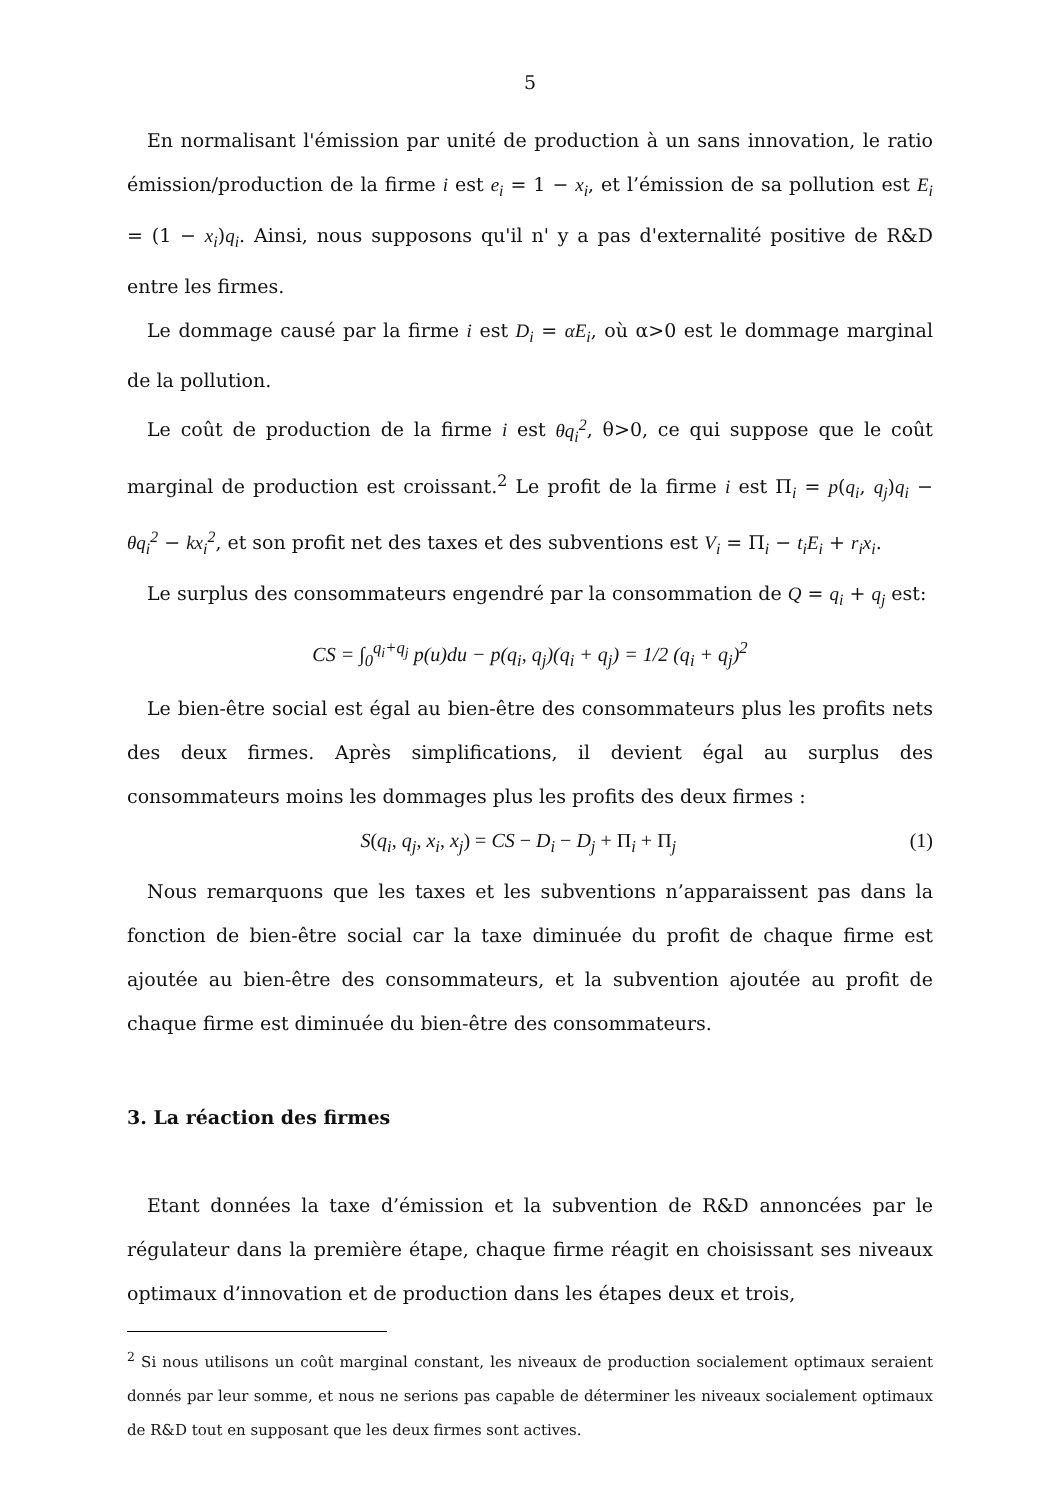5
En normalisant l'émission par unité de production à un sans innovation, le ratio émission/production de la firme i est e<sub>i</sub> = 1 − x<sub>i</sub>, et l’émission de sa pollution est E<sub>i</sub> = (1 − x<sub>i</sub>)q<sub>i</sub>. Ainsi, nous supposons qu'il n' y a pas d'externalité positive de R&D entre les firmes.
Le dommage causé par la firme i est D<sub>i</sub> = αE<sub>i</sub>, où α>0 est le dommage marginal de la pollution.
Le coût de production de la firme i est θq<sub>i</sub><sup>2</sup>, θ>0, ce qui suppose que le coût marginal de production est croissant.<sup>2</sup> Le profit de la firme i est Π<sub>i</sub> = p(q<sub>i</sub>, q<sub>j</sub>)q<sub>i</sub> − θq<sub>i</sub><sup>2</sup> − kx<sub>i</sub><sup>2</sup>, et son profit net des taxes et des subventions est V<sub>i</sub> = Π<sub>i</sub> − t<sub>i</sub>E<sub>i</sub> + r<sub>i</sub>x<sub>i</sub>.
Le surplus des consommateurs engendré par la consommation de Q = q<sub>i</sub> + q<sub>j</sub> est:
CS = ∫<sub>0</sub><sup>q<sub>i</sub>+q<sub>j</sub></sup> p(u)du − p(q<sub>i</sub>, q<sub>j</sub>)(q<sub>i</sub> + q<sub>j</sub>) = 1/2 (q<sub>i</sub> + q<sub>j</sub>)<sup>2</sup>
Le bien-être social est égal au bien-être des consommateurs plus les profits nets des deux firmes. Après simplifications, il devient égal au surplus des consommateurs moins les dommages plus les profits des deux firmes :
S(q<sub>i</sub>, q<sub>j</sub>, x<sub>i</sub>, x<sub>j</sub>) = CS − D<sub>i</sub> − D<sub>j</sub> + Π<sub>i</sub> + Π<sub>j</sub> (1)
Nous remarquons que les taxes et les subventions n’apparaissent pas dans la fonction de bien-être social car la taxe diminuée du profit de chaque firme est ajoutée au bien-être des consommateurs, et la subvention ajoutée au profit de chaque firme est diminuée du bien-être des consommateurs.
3. La réaction des firmes
Etant données la taxe d’émission et la subvention de R&D annoncées par le régulateur dans la première étape, chaque firme réagit en choisissant ses niveaux optimaux d’innovation et de production dans les étapes deux et trois,
<sup>2</sup> Si nous utilisons un coût marginal constant, les niveaux de production socialement optimaux seraient donnés par leur somme, et nous ne serions pas capable de déterminer les niveaux socialement optimaux de R&D tout en supposant que les deux firmes sont actives.